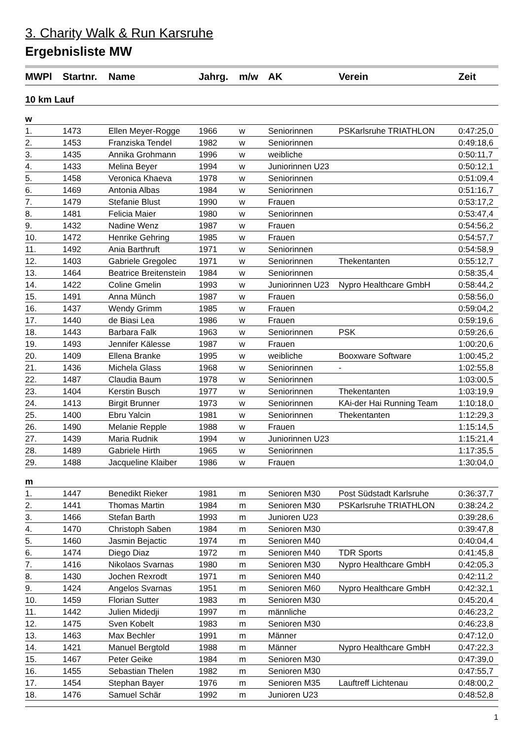3. Charity Walk & Run Karsruhe
Ergebnisliste MW
| MWPl | Startnr. | Name | Jahrg. | m/w | AK | Verein | Zeit |
| --- | --- | --- | --- | --- | --- | --- | --- |
| 10 km Lauf | | | | | | | |
| w | | | | | | | |
| 1. | 1473 | Ellen Meyer-Rogge | 1966 | w | Seniorinnen | PSKarlsruhe TRIATHLON | 0:47:25,0 |
| 2. | 1453 | Franziska Tendel | 1982 | w | Seniorinnen | | 0:49:18,6 |
| 3. | 1435 | Annika Grohmann | 1996 | w | weibliche | | 0:50:11,7 |
| 4. | 1433 | Melina Beyer | 1994 | w | Juniorinnen U23 | | 0:50:12,1 |
| 5. | 1458 | Veronica Khaeva | 1978 | w | Seniorinnen | | 0:51:09,4 |
| 6. | 1469 | Antonia Albas | 1984 | w | Seniorinnen | | 0:51:16,7 |
| 7. | 1479 | Stefanie Blust | 1990 | w | Frauen | | 0:53:17,2 |
| 8. | 1481 | Felicia Maier | 1980 | w | Seniorinnen | | 0:53:47,4 |
| 9. | 1432 | Nadine Wenz | 1987 | w | Frauen | | 0:54:56,2 |
| 10. | 1472 | Henrike Gehring | 1985 | w | Frauen | | 0:54:57,7 |
| 11. | 1492 | Ania Barthruft | 1971 | w | Seniorinnen | | 0:54:58,9 |
| 12. | 1403 | Gabriele Gregolec | 1971 | w | Seniorinnen | Thekentanten | 0:55:12,7 |
| 13. | 1464 | Beatrice Breitenstein | 1984 | w | Seniorinnen | | 0:58:35,4 |
| 14. | 1422 | Coline Gmelin | 1993 | w | Juniorinnen U23 | Nypro Healthcare GmbH | 0:58:44,2 |
| 15. | 1491 | Anna Münch | 1987 | w | Frauen | | 0:58:56,0 |
| 16. | 1437 | Wendy Grimm | 1985 | w | Frauen | | 0:59:04,2 |
| 17. | 1440 | de Biasi Lea | 1986 | w | Frauen | | 0:59:19,6 |
| 18. | 1443 | Barbara Falk | 1963 | w | Seniorinnen | PSK | 0:59:26,6 |
| 19. | 1493 | Jennifer Kälesse | 1987 | w | Frauen | | 1:00:20,6 |
| 20. | 1409 | Ellena Branke | 1995 | w | weibliche | Booxware Software | 1:00:45,2 |
| 21. | 1436 | Michela Glass | 1968 | w | Seniorinnen | - | 1:02:55,8 |
| 22. | 1487 | Claudia Baum | 1978 | w | Seniorinnen | | 1:03:00,5 |
| 23. | 1404 | Kerstin Busch | 1977 | w | Seniorinnen | Thekentanten | 1:03:19,9 |
| 24. | 1413 | Birgit Brunner | 1973 | w | Seniorinnen | KAi-der Hai Running Team | 1:10:18,0 |
| 25. | 1400 | Ebru Yalcin | 1981 | w | Seniorinnen | Thekentanten | 1:12:29,3 |
| 26. | 1490 | Melanie Repple | 1988 | w | Frauen | | 1:15:14,5 |
| 27. | 1439 | Maria Rudnik | 1994 | w | Juniorinnen U23 | | 1:15:21,4 |
| 28. | 1489 | Gabriele Hirth | 1965 | w | Seniorinnen | | 1:17:35,5 |
| 29. | 1488 | Jacqueline Klaiber | 1986 | w | Frauen | | 1:30:04,0 |
| m | | | | | | | |
| 1. | 1447 | Benedikt Rieker | 1981 | m | Senioren M30 | Post Südstadt Karlsruhe | 0:36:37,7 |
| 2. | 1441 | Thomas Martin | 1984 | m | Senioren M30 | PSKarlsruhe TRIATHLON | 0:38:24,2 |
| 3. | 1466 | Stefan Barth | 1993 | m | Junioren U23 | | 0:39:28,6 |
| 4. | 1470 | Christoph Saben | 1984 | m | Senioren M30 | | 0:39:47,8 |
| 5. | 1460 | Jasmin Bejactic | 1974 | m | Senioren M40 | | 0:40:04,4 |
| 6. | 1474 | Diego Diaz | 1972 | m | Senioren M40 | TDR Sports | 0:41:45,8 |
| 7. | 1416 | Nikolaos Svarnas | 1980 | m | Senioren M30 | Nypro Healthcare GmbH | 0:42:05,3 |
| 8. | 1430 | Jochen Rexrodt | 1971 | m | Senioren M40 | | 0:42:11,2 |
| 9. | 1424 | Angelos Svarnas | 1951 | m | Senioren M60 | Nypro Healthcare GmbH | 0:42:32,1 |
| 10. | 1459 | Florian Sutter | 1983 | m | Senioren M30 | | 0:45:20,4 |
| 11. | 1442 | Julien Midedji | 1997 | m | männliche | | 0:46:23,2 |
| 12. | 1475 | Sven Kobelt | 1983 | m | Senioren M30 | | 0:46:23,8 |
| 13. | 1463 | Max Bechler | 1991 | m | Männer | | 0:47:12,0 |
| 14. | 1421 | Manuel Bergtold | 1988 | m | Männer | Nypro Healthcare GmbH | 0:47:22,3 |
| 15. | 1467 | Peter Geike | 1984 | m | Senioren M30 | | 0:47:39,0 |
| 16. | 1455 | Sebastian Thelen | 1982 | m | Senioren M30 | | 0:47:55,7 |
| 17. | 1454 | Stephan Bayer | 1976 | m | Senioren M35 | Lauftreff Lichtenau | 0:48:00,2 |
| 18. | 1476 | Samuel Schär | 1992 | m | Junioren U23 | | 0:48:52,8 |
1